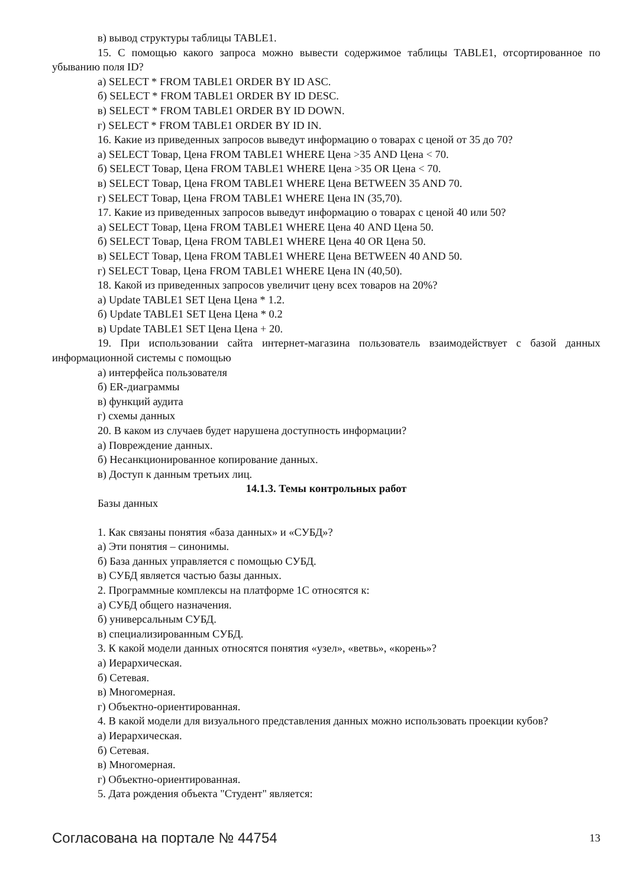в) вывод структуры таблицы TABLE1.
15. С помощью какого запроса можно вывести содержимое таблицы TABLE1, отсортированное по убыванию поля ID?
а) SELECT * FROM TABLE1 ORDER BY ID ASC.
б) SELECT * FROM TABLE1 ORDER BY ID DESC.
в) SELECT * FROM TABLE1 ORDER BY ID DOWN.
г) SELECT * FROM TABLE1 ORDER BY ID IN.
16. Какие из приведенных запросов выведут информацию о товарах с ценой от 35 до 70?
а) SELECT Товар, Цена FROM TABLE1 WHERE Цена >35 AND Цена < 70.
б) SELECT Товар, Цена FROM TABLE1 WHERE Цена >35 OR Цена < 70.
в) SELECT Товар, Цена FROM TABLE1 WHERE Цена BETWEEN 35 AND 70.
г) SELECT Товар, Цена FROM TABLE1 WHERE Цена IN (35,70).
17. Какие из приведенных запросов выведут информацию о товарах с ценой 40 или 50?
а) SELECT Товар, Цена FROM TABLE1 WHERE Цена 40 AND Цена 50.
б) SELECT Товар, Цена FROM TABLE1 WHERE Цена 40 OR Цена 50.
в) SELECT Товар, Цена FROM TABLE1 WHERE Цена BETWEEN 40 AND 50.
г) SELECT Товар, Цена FROM TABLE1 WHERE Цена IN (40,50).
18. Какой из приведенных запросов увеличит цену всех товаров на 20%?
а) Update TABLE1 SET Цена Цена * 1.2.
б) Update TABLE1 SET Цена Цена * 0.2
в) Update TABLE1 SET Цена Цена + 20.
19. При использовании сайта интернет-магазина пользователь взаимодействует с базой данных информационной системы с помощью
а) интерфейса пользователя
б) ER-диаграммы
в) функций аудита
г) схемы данных
20. В каком из случаев будет нарушена доступность информации?
а) Повреждение данных.
б) Несанкционированное копирование данных.
в) Доступ к данным третьих лиц.
14.1.3. Темы контрольных работ
Базы данных
1. Как связаны понятия «база данных» и «СУБД»?
а) Эти понятия – синонимы.
б) База данных управляется с помощью СУБД.
в) СУБД является частью базы данных.
2. Программные комплексы на платформе 1С относятся к:
а) СУБД общего назначения.
б) универсальным СУБД.
в) специализированным СУБД.
3. К какой модели данных относятся понятия «узел», «ветвь», «корень»?
а) Иерархическая.
б) Сетевая.
в) Многомерная.
г) Объектно-ориентированная.
4. В какой модели для визуального представления данных можно использовать проекции кубов?
а) Иерархическая.
б) Сетевая.
в) Многомерная.
г) Объектно-ориентированная.
5. Дата рождения объекта "Студент" является:
Согласована на портале № 44754 13